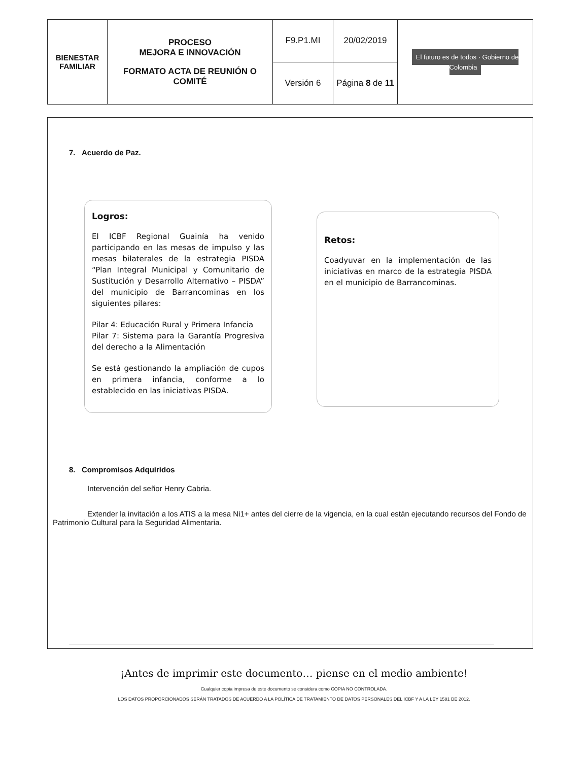| BIENESTAR FAMILIAR | PROCESO MEJORA E INNOVACIÓN FORMATO ACTA DE REUNIÓN O COMITÉ | F9.P1.MI | 20/02/2019 | El futuro es de todos · Gobierno de Colombia |
| | | Versión 6 | Página 8 de 11 | |
7. Acuerdo de Paz.
Logros:
El ICBF Regional Guainía ha venido participando en las mesas de impulso y las mesas bilaterales de la estrategia PISDA “Plan Integral Municipal y Comunitario de Sustitución y Desarrollo Alternativo – PISDA” del municipio de Barrancominas en los siguientes pilares:
Pilar 4: Educación Rural y Primera Infancia
Pilar 7: Sistema para la Garantía Progresiva del derecho a la Alimentación
Se está gestionando la ampliación de cupos en primera infancia, conforme a lo establecido en las iniciativas PISDA.
Retos:
Coadyuvar en la implementación de las iniciativas en marco de la estrategia PISDA en el municipio de Barrancominas.
8. Compromisos Adquiridos
Intervención del señor Henry Cabria.
Extender la invitación a los ATIS a la mesa Ni1+ antes del cierre de la vigencia, en la cual están ejecutando recursos del Fondo de Patrimonio Cultural para la Seguridad Alimentaria.
¡Antes de imprimir este documento… piense en el medio ambiente!
Cualquier copia impresa de este documento se considera como COPIA NO CONTROLADA.
LOS DATOS PROPORCIONADOS SERÁN TRATADOS DE ACUERDO A LA POLÍTICA DE TRATAMIENTO DE DATOS PERSONALES DEL ICBF Y A LA LEY 1581 DE 2012.